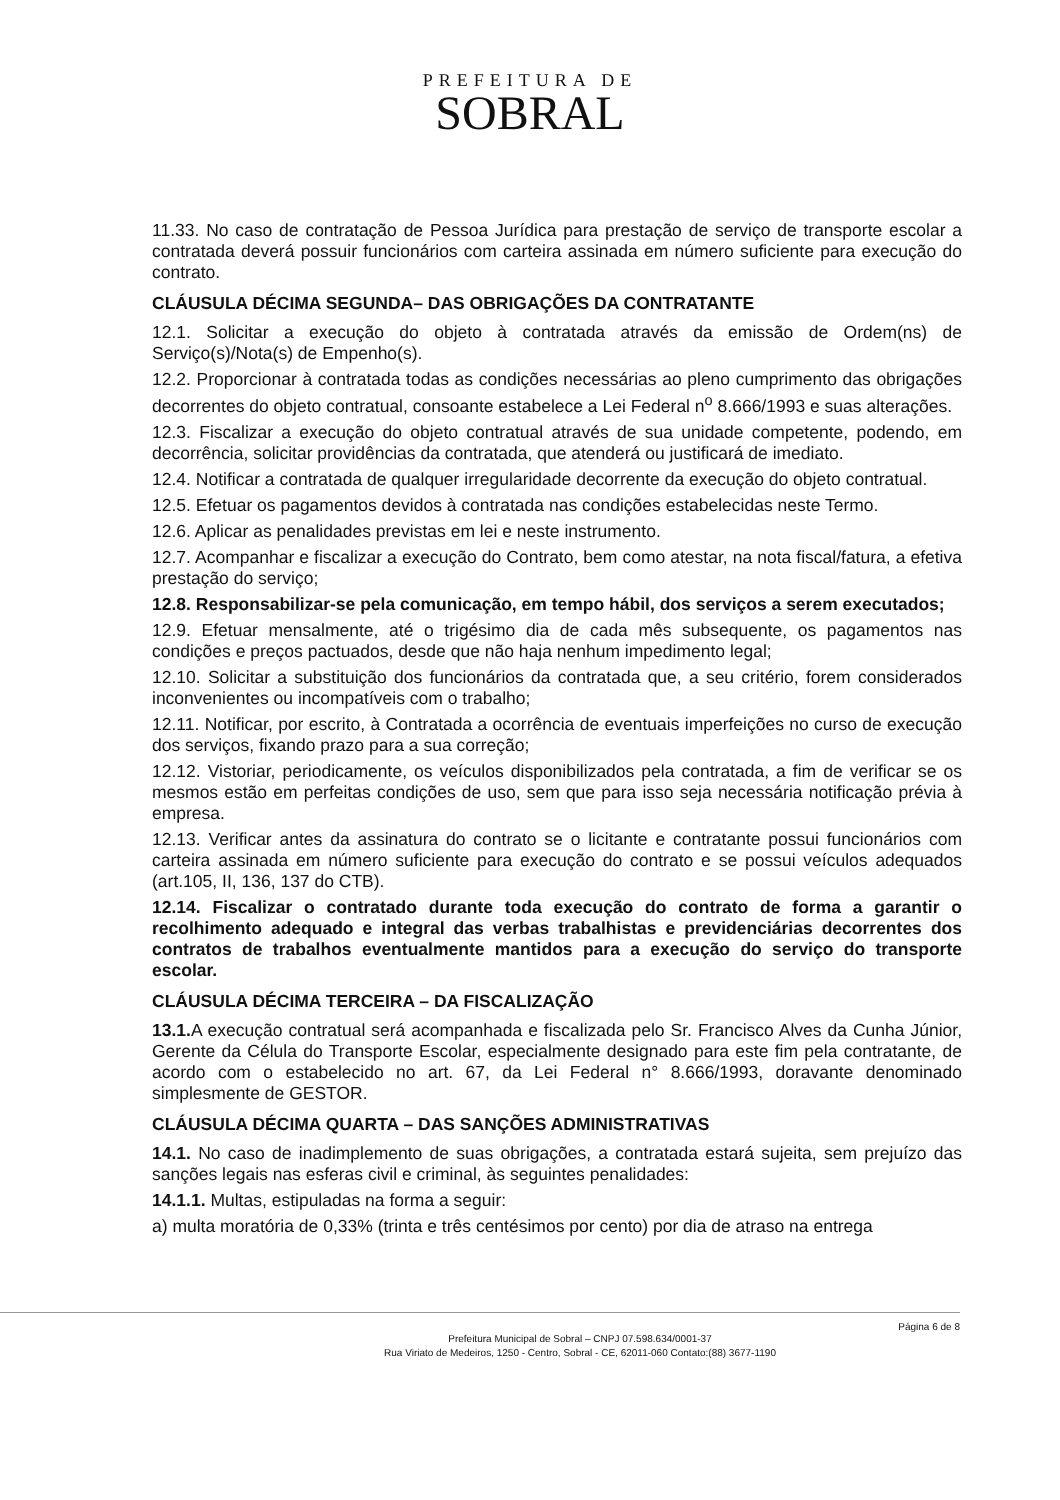PREFEITURA DE
SOBRAL
11.33. No caso de contratação de Pessoa Jurídica para prestação de serviço de transporte escolar a contratada deverá possuir funcionários com carteira assinada em número suficiente para execução do contrato.
CLÁUSULA DÉCIMA SEGUNDA– DAS OBRIGAÇÕES DA CONTRATANTE
12.1. Solicitar a execução do objeto à contratada através da emissão de Ordem(ns) de Serviço(s)/Nota(s) de Empenho(s).
12.2. Proporcionar à contratada todas as condições necessárias ao pleno cumprimento das obrigações decorrentes do objeto contratual, consoante estabelece a Lei Federal n<sup>o</sup> 8.666/1993 e suas alterações.
12.3. Fiscalizar a execução do objeto contratual através de sua unidade competente, podendo, em decorrência, solicitar providências da contratada, que atenderá ou justificará de imediato.
12.4. Notificar a contratada de qualquer irregularidade decorrente da execução do objeto contratual.
12.5. Efetuar os pagamentos devidos à contratada nas condições estabelecidas neste Termo.
12.6. Aplicar as penalidades previstas em lei e neste instrumento.
12.7. Acompanhar e fiscalizar a execução do Contrato, bem como atestar, na nota fiscal/fatura, a efetiva prestação do serviço;
12.8. Responsabilizar-se pela comunicação, em tempo hábil, dos serviços a serem executados;
12.9. Efetuar mensalmente, até o trigésimo dia de cada mês subsequente, os pagamentos nas condições e preços pactuados, desde que não haja nenhum impedimento legal;
12.10. Solicitar a substituição dos funcionários da contratada que, a seu critério, forem considerados inconvenientes ou incompatíveis com o trabalho;
12.11. Notificar, por escrito, à Contratada a ocorrência de eventuais imperfeições no curso de execução dos serviços, fixando prazo para a sua correção;
12.12. Vistoriar, periodicamente, os veículos disponibilizados pela contratada, a fim de verificar se os mesmos estão em perfeitas condições de uso, sem que para isso seja necessária notificação prévia à empresa.
12.13. Verificar antes da assinatura do contrato se o licitante e contratante possui funcionários com carteira assinada em número suficiente para execução do contrato e se possui veículos adequados (art.105, II, 136, 137 do CTB).
12.14. Fiscalizar o contratado durante toda execução do contrato de forma a garantir o recolhimento adequado e integral das verbas trabalhistas e previdenciárias decorrentes dos contratos de trabalhos eventualmente mantidos para a execução do serviço do transporte escolar.
CLÁUSULA DÉCIMA TERCEIRA – DA FISCALIZAÇÃO
13.1. A execução contratual será acompanhada e fiscalizada pelo Sr. Francisco Alves da Cunha Júnior, Gerente da Célula do Transporte Escolar, especialmente designado para este fim pela contratante, de acordo com o estabelecido no art. 67, da Lei Federal n° 8.666/1993, doravante denominado simplesmente de GESTOR.
CLÁUSULA DÉCIMA QUARTA – DAS SANÇÕES ADMINISTRATIVAS
14.1. No caso de inadimplemento de suas obrigações, a contratada estará sujeita, sem prejuízo das sanções legais nas esferas civil e criminal, às seguintes penalidades:
14.1.1. Multas, estipuladas na forma a seguir:
a) multa moratória de 0,33% (trinta e três centésimos por cento) por dia de atraso na entrega
Página 6 de 8
Prefeitura Municipal de Sobral – CNPJ 07.598.634/0001-37
Rua Viriato de Medeiros, 1250 - Centro, Sobral - CE, 62011-060 Contato:(88) 3677-1190